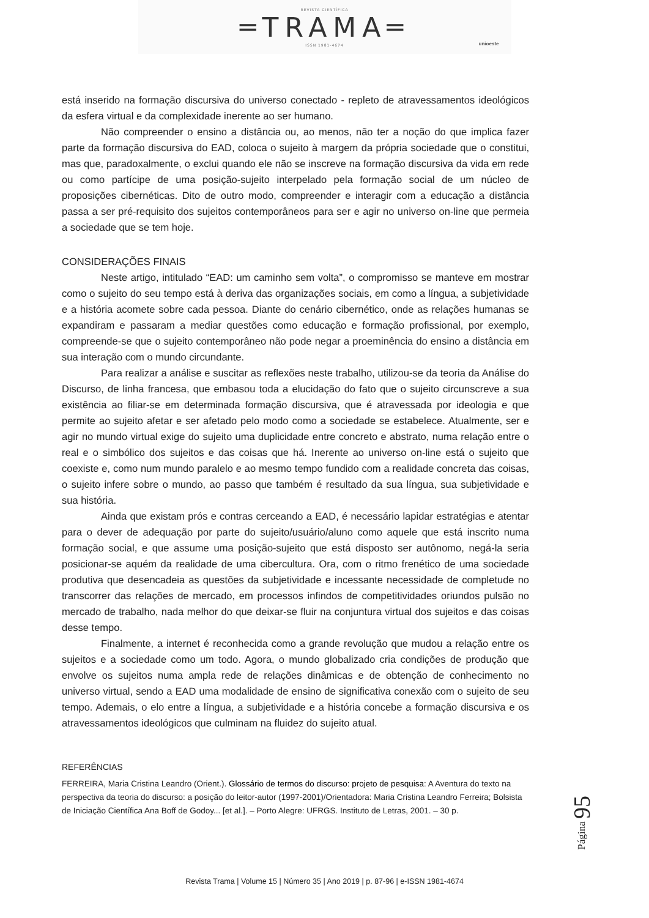REVISTA CIENTÍFICA
═TRAMA═
ISSN 1981-4674
unioeste
está inserido na formação discursiva do universo conectado - repleto de atravessamentos ideológicos da esfera virtual e da complexidade inerente ao ser humano.
Não compreender o ensino a distância ou, ao menos, não ter a noção do que implica fazer parte da formação discursiva do EAD, coloca o sujeito à margem da própria sociedade que o constitui, mas que, paradoxalmente, o exclui quando ele não se inscreve na formação discursiva da vida em rede ou como partícipe de uma posição-sujeito interpelado pela formação social de um núcleo de proposições cibernéticas. Dito de outro modo, compreender e interagir com a educação a distância passa a ser pré-requisito dos sujeitos contemporâneos para ser e agir no universo on-line que permeia a sociedade que se tem hoje.
CONSIDERAÇÕES FINAIS
Neste artigo, intitulado “EAD: um caminho sem volta”, o compromisso se manteve em mostrar como o sujeito do seu tempo está à deriva das organizações sociais, em como a língua, a subjetividade e a história acomete sobre cada pessoa. Diante do cenário cibernético, onde as relações humanas se expandiram e passaram a mediar questões como educação e formação profissional, por exemplo, compreende-se que o sujeito contemporâneo não pode negar a proeminência do ensino a distância em sua interação com o mundo circundante.
Para realizar a análise e suscitar as reflexões neste trabalho, utilizou-se da teoria da Análise do Discurso, de linha francesa, que embasou toda a elucidação do fato que o sujeito circunscreve a sua existência ao filiar-se em determinada formação discursiva, que é atravessada por ideologia e que permite ao sujeito afetar e ser afetado pelo modo como a sociedade se estabelece. Atualmente, ser e agir no mundo virtual exige do sujeito uma duplicidade entre concreto e abstrato, numa relação entre o real e o simbólico dos sujeitos e das coisas que há. Inerente ao universo on-line está o sujeito que coexiste e, como num mundo paralelo e ao mesmo tempo fundido com a realidade concreta das coisas, o sujeito infere sobre o mundo, ao passo que também é resultado da sua língua, sua subjetividade e sua história.
Ainda que existam prós e contras cerceando a EAD, é necessário lapidar estratégias e atentar para o dever de adequação por parte do sujeito/usuário/aluno como aquele que está inscrito numa formação social, e que assume uma posição-sujeito que está disposto ser autônomo, negá-la seria posicionar-se aquém da realidade de uma cibercultura. Ora, com o ritmo frenético de uma sociedade produtiva que desencadeia as questões da subjetividade e incessante necessidade de completude no transcorrer das relações de mercado, em processos infindos de competitividades oriundos pulsão no mercado de trabalho, nada melhor do que deixar-se fluir na conjuntura virtual dos sujeitos e das coisas desse tempo.
Finalmente, a internet é reconhecida como a grande revolução que mudou a relação entre os sujeitos e a sociedade como um todo. Agora, o mundo globalizado cria condições de produção que envolve os sujeitos numa ampla rede de relações dinâmicas e de obtenção de conhecimento no universo virtual, sendo a EAD uma modalidade de ensino de significativa conexão com o sujeito de seu tempo. Ademais, o elo entre a língua, a subjetividade e a história concebe a formação discursiva e os atravessamentos ideológicos que culminam na fluidez do sujeito atual.
REFERÊNCIAS
FERREIRA, Maria Cristina Leandro (Orient.). Glossário de termos do discurso: projeto de pesquisa: A Aventura do texto na perspectiva da teoria do discurso: a posição do leitor-autor (1997-2001)/Orientadora: Maria Cristina Leandro Ferreira; Bolsista de Iniciação Científica Ana Boff de Godoy... [et al.]. – Porto Alegre: UFRGS. Instituto de Letras, 2001. – 30 p.
Página 95
Revista Trama | Volume 15 | Número 35 | Ano 2019 | p. 87-96 | e-ISSN 1981-4674